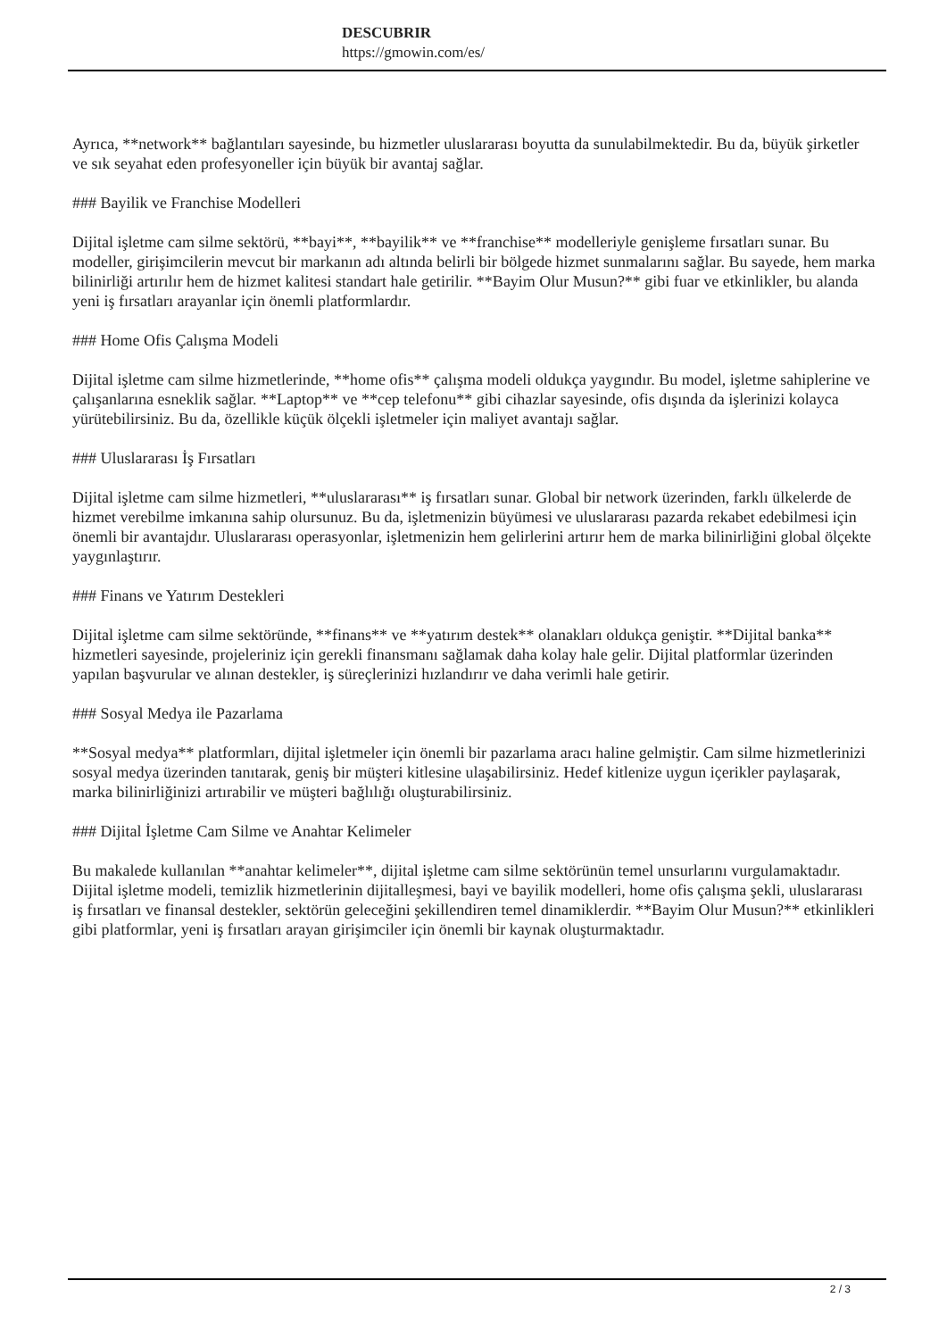DESCUBRIR
https://gmowin.com/es/
Ayrıca, **network** bağlantıları sayesinde, bu hizmetler uluslararası boyutta da sunulabilmektedir. Bu da, büyük şirketler ve sık seyahat eden profesyoneller için büyük bir avantaj sağlar.
### Bayilik ve Franchise Modelleri
Dijital işletme cam silme sektörü, **bayi**, **bayilik** ve **franchise** modelleriyle genişleme fırsatları sunar. Bu modeller, girişimcilerin mevcut bir markanın adı altında belirli bir bölgede hizmet sunmalarını sağlar. Bu sayede, hem marka bilinirliği artırılır hem de hizmet kalitesi standart hale getirilir. **Bayim Olur Musun?** gibi fuar ve etkinlikler, bu alanda yeni iş fırsatları arayanlar için önemli platformlardır.
### Home Ofis Çalışma Modeli
Dijital işletme cam silme hizmetlerinde, **home ofis** çalışma modeli oldukça yaygındır. Bu model, işletme sahiplerine ve çalışanlarına esneklik sağlar. **Laptop** ve **cep telefonu** gibi cihazlar sayesinde, ofis dışında da işlerinizi kolayca yürütebilirsiniz. Bu da, özellikle küçük ölçekli işletmeler için maliyet avantajı sağlar.
### Uluslararası İş Fırsatları
Dijital işletme cam silme hizmetleri, **uluslararası** iş fırsatları sunar. Global bir network üzerinden, farklı ülkelerde de hizmet verebilme imkanına sahip olursunuz. Bu da, işletmenizin büyümesi ve uluslararası pazarda rekabet edebilmesi için önemli bir avantajdır. Uluslararası operasyonlar, işletmenizin hem gelirlerini artırır hem de marka bilinirliğini global ölçekte yaygınlaştırır.
### Finans ve Yatırım Destekleri
Dijital işletme cam silme sektöründe, **finans** ve **yatırım destek** olanakları oldukça geniştir. **Dijital banka** hizmetleri sayesinde, projeleriniz için gerekli finansmanı sağlamak daha kolay hale gelir. Dijital platformlar üzerinden yapılan başvurular ve alınan destekler, iş süreçlerinizi hızlandırır ve daha verimli hale getirir.
### Sosyal Medya ile Pazarlama
**Sosyal medya** platformları, dijital işletmeler için önemli bir pazarlama aracı haline gelmiştir. Cam silme hizmetlerinizi sosyal medya üzerinden tanıtarak, geniş bir müşteri kitlesine ulaşabilirsiniz. Hedef kitlenize uygun içerikler paylaşarak, marka bilinirliğinizi artırabilir ve müşteri bağlılığı oluşturabilirsiniz.
### Dijital İşletme Cam Silme ve Anahtar Kelimeler
Bu makalede kullanılan **anahtar kelimeler**, dijital işletme cam silme sektörünün temel unsurlarını vurgulamaktadır. Dijital işletme modeli, temizlik hizmetlerinin dijitalleşmesi, bayi ve bayilik modelleri, home ofis çalışma şekli, uluslararası iş fırsatları ve finansal destekler, sektörün geleceğini şekillendiren temel dinamiklerdir. **Bayim Olur Musun?** etkinlikleri gibi platformlar, yeni iş fırsatları arayan girişimciler için önemli bir kaynak oluşturmaktadır.
2 / 3